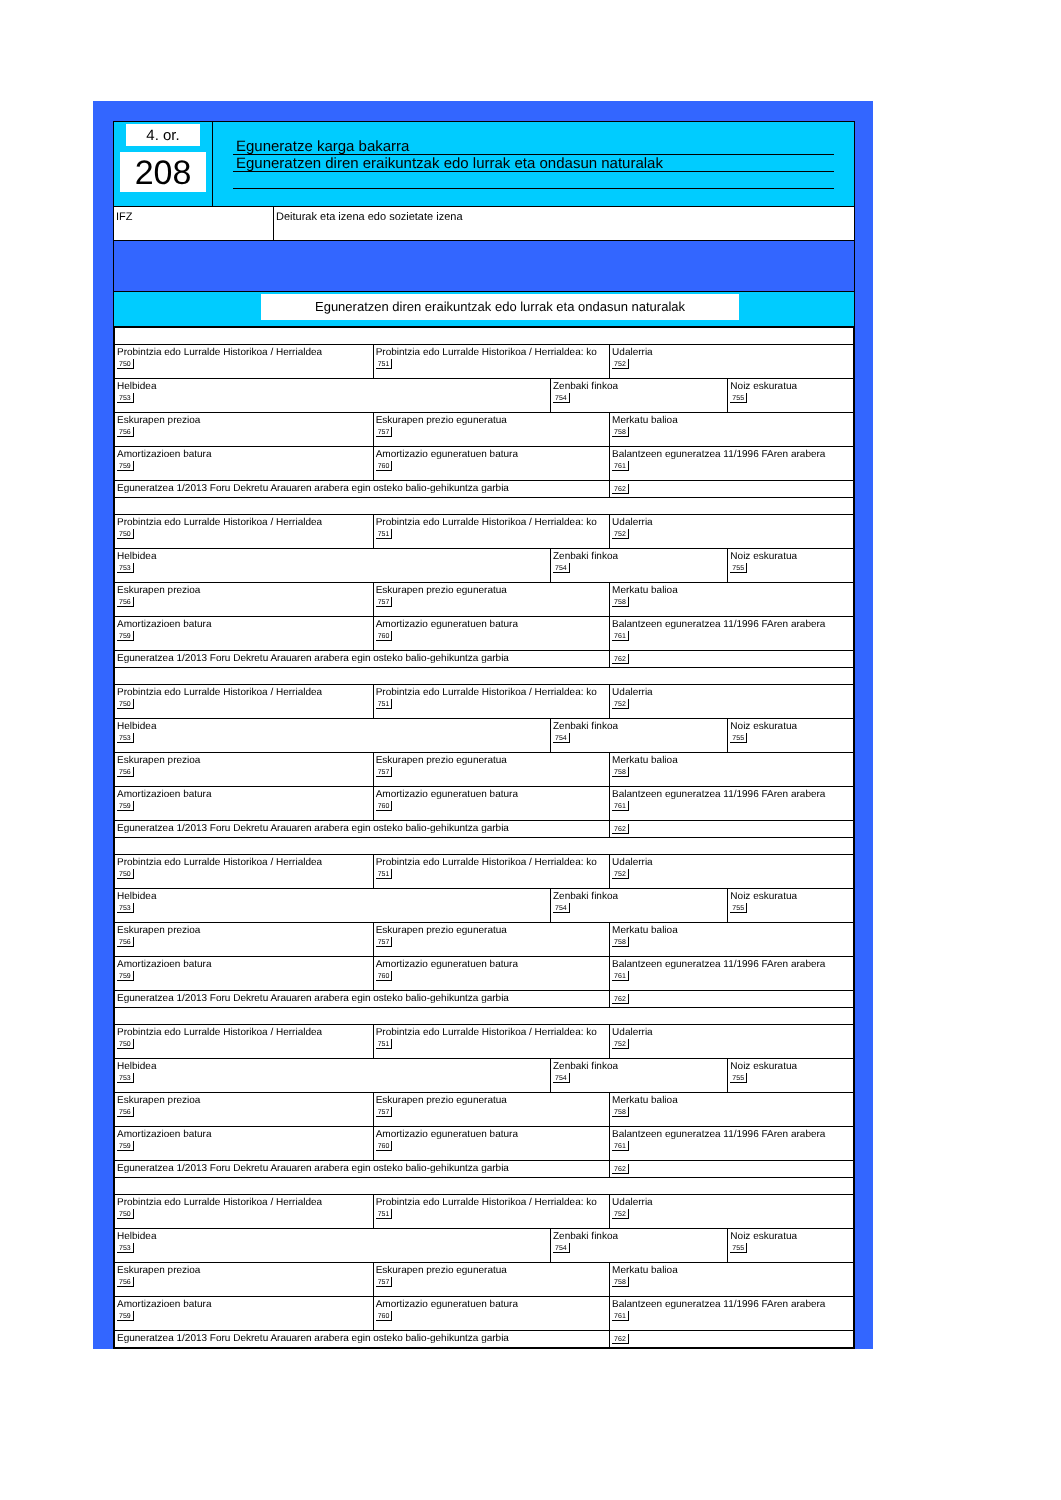4. or.
208
Eguneratze karga bakarra
Eguneratzen diren eraikuntzak edo lurrak eta ondasun naturalak
IFZ Deiturak eta izena edo sozietate izena
Eguneratzen diren eraikuntzak edo lurrak eta ondasun naturalak
| Probintzia edo Lurralde Historikoa / Herrialdea 750 | Probintzia edo Lurralde Historikoa / Herrialdea: ko 751 | | Udalerria 752 | |
| Helbidea 753 | | Zenbaki finkoa 754 | | Noiz eskuratua 755 |
| Eskurapen prezioa 756 | Eskurapen prezio eguneratua 757 | | Merkatu balioa 758 | |
| Amortizazioen batura 759 | Amortizazio eguneratuen batura 760 | | Balantzeen eguneratzea 11/1996 FAren arabera 761 | |
| Eguneratzea 1/2013 Foru Dekretu Arauaren arabera egin osteko balio-gehikuntza garbia | | | 762 | |
| Probintzia edo Lurralde Historikoa / Herrialdea 750 | Probintzia edo Lurralde Historikoa / Herrialdea: ko 751 | | Udalerria 752 | |
| Helbidea 753 | | Zenbaki finkoa 754 | | Noiz eskuratua 755 |
| Eskurapen prezioa 756 | Eskurapen prezio eguneratua 757 | | Merkatu balioa 758 | |
| Amortizazioen batura 759 | Amortizazio eguneratuen batura 760 | | Balantzeen eguneratzea 11/1996 FAren arabera 761 | |
| Eguneratzea 1/2013 Foru Dekretu Arauaren arabera egin osteko balio-gehikuntza garbia | | | 762 | |
| Probintzia edo Lurralde Historikoa / Herrialdea 750 | Probintzia edo Lurralde Historikoa / Herrialdea: ko 751 | | Udalerria 752 | |
| Helbidea 753 | | Zenbaki finkoa 754 | | Noiz eskuratua 755 |
| Eskurapen prezioa 756 | Eskurapen prezio eguneratua 757 | | Merkatu balioa 758 | |
| Amortizazioen batura 759 | Amortizazio eguneratuen batura 760 | | Balantzeen eguneratzea 11/1996 FAren arabera 761 | |
| Eguneratzea 1/2013 Foru Dekretu Arauaren arabera egin osteko balio-gehikuntza garbia | | | 762 | |
| Probintzia edo Lurralde Historikoa / Herrialdea 750 | Probintzia edo Lurralde Historikoa / Herrialdea: ko 751 | | Udalerria 752 | |
| Helbidea 753 | | Zenbaki finkoa 754 | | Noiz eskuratua 755 |
| Eskurapen prezioa 756 | Eskurapen prezio eguneratua 757 | | Merkatu balioa 758 | |
| Amortizazioen batura 759 | Amortizazio eguneratuen batura 760 | | Balantzeen eguneratzea 11/1996 FAren arabera 761 | |
| Eguneratzea 1/2013 Foru Dekretu Arauaren arabera egin osteko balio-gehikuntza garbia | | | 762 | |
| Probintzia edo Lurralde Historikoa / Herrialdea 750 | Probintzia edo Lurralde Historikoa / Herrialdea: ko 751 | | Udalerria 752 | |
| Helbidea 753 | | Zenbaki finkoa 754 | | Noiz eskuratua 755 |
| Eskurapen prezioa 756 | Eskurapen prezio eguneratua 757 | | Merkatu balioa 758 | |
| Amortizazioen batura 759 | Amortizazio eguneratuen batura 760 | | Balantzeen eguneratzea 11/1996 FAren arabera 761 | |
| Eguneratzea 1/2013 Foru Dekretu Arauaren arabera egin osteko balio-gehikuntza garbia | | | 762 | |
| Probintzia edo Lurralde Historikoa / Herrialdea 750 | Probintzia edo Lurralde Historikoa / Herrialdea: ko 751 | | Udalerria 752 | |
| Helbidea 753 | | Zenbaki finkoa 754 | | Noiz eskuratua 755 |
| Eskurapen prezioa 756 | Eskurapen prezio eguneratua 757 | | Merkatu balioa 758 | |
| Amortizazioen batura 759 | Amortizazio eguneratuen batura 760 | | Balantzeen eguneratzea 11/1996 FAren arabera 761 | |
| Eguneratzea 1/2013 Foru Dekretu Arauaren arabera egin osteko balio-gehikuntza garbia | | | 762 | |